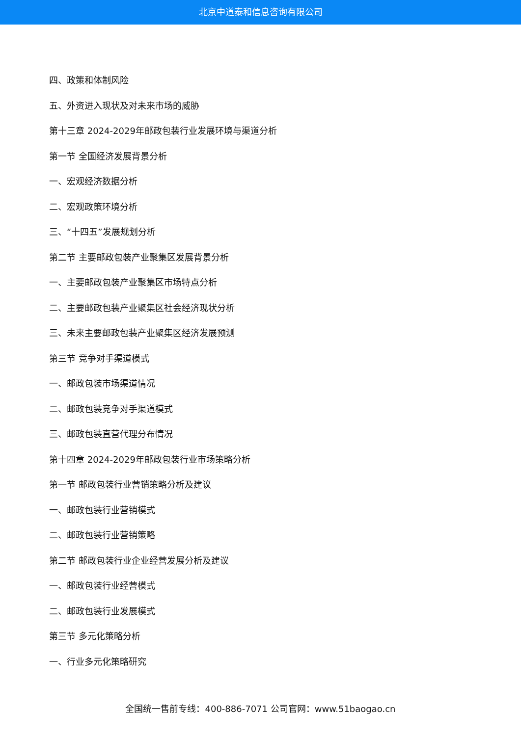北京中道泰和信息咨询有限公司
四、政策和体制风险
五、外资进入现状及对未来市场的威胁
第十三章 2024-2029年邮政包装行业发展环境与渠道分析
第一节 全国经济发展背景分析
一、宏观经济数据分析
二、宏观政策环境分析
三、“十四五”发展规划分析
第二节 主要邮政包装产业聚集区发展背景分析
一、主要邮政包装产业聚集区市场特点分析
二、主要邮政包装产业聚集区社会经济现状分析
三、未来主要邮政包装产业聚集区经济发展预测
第三节 竞争对手渠道模式
一、邮政包装市场渠道情况
二、邮政包装竞争对手渠道模式
三、邮政包装直营代理分布情况
第十四章 2024-2029年邮政包装行业市场策略分析
第一节 邮政包装行业营销策略分析及建议
一、邮政包装行业营销模式
二、邮政包装行业营销策略
第二节 邮政包装行业企业经营发展分析及建议
一、邮政包装行业经营模式
二、邮政包装行业发展模式
第三节 多元化策略分析
一、行业多元化策略研究
全国统一售前专线：400-886-7071 公司官网：www.51baogao.cn